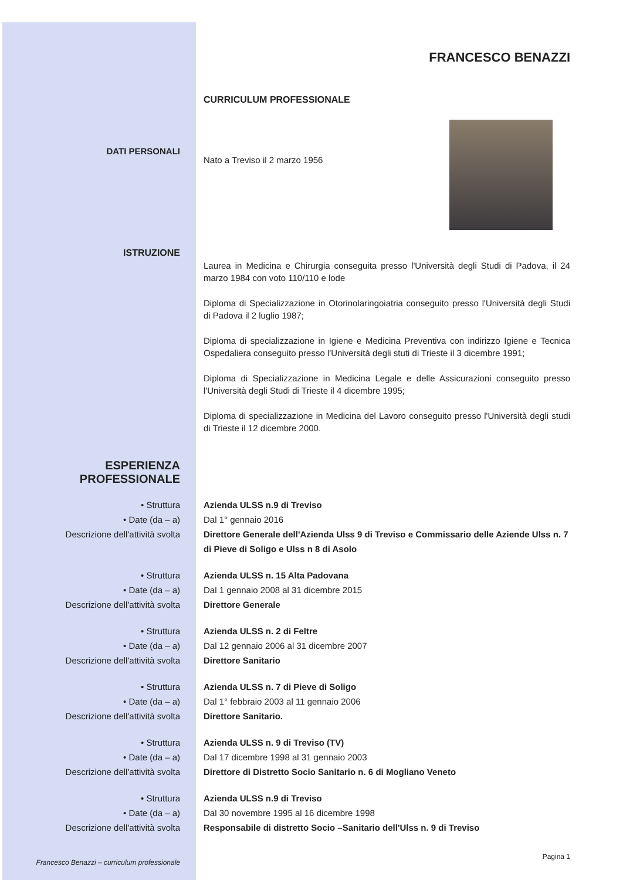FRANCESCO BENAZZI
CURRICULUM PROFESSIONALE
DATI PERSONALI
Nato a Treviso il 2 marzo 1956
ISTRUZIONE
Laurea in Medicina e Chirurgia conseguita presso l'Università degli Studi di Padova, il 24 marzo 1984 con voto 110/110 e lode
Diploma di Specializzazione in Otorinolaringoiatria conseguito presso l'Università degli Studi di Padova il 2 luglio 1987;
Diploma di specializzazione in Igiene e Medicina Preventiva con indirizzo Igiene e Tecnica Ospedaliera conseguito presso l'Università degli stuti di Trieste il 3 dicembre 1991;
Diploma di Specializzazione in Medicina Legale e delle Assicurazioni conseguito presso l'Università degli Studi di Trieste il 4 dicembre 1995;
Diploma di specializzazione in Medicina del Lavoro conseguito presso l'Università degli studi di Trieste il 12 dicembre 2000.
ESPERIENZA
PROFESSIONALE
• Struttura
• Date (da – a)
Descrizione dell'attività svolta
Azienda ULSS n.9 di Treviso
Dal 1° gennaio 2016
Direttore Generale dell'Azienda Ulss 9 di Treviso e Commissario delle Aziende Ulss n. 7 di Pieve di Soligo e Ulss n 8 di Asolo
• Struttura
• Date (da – a)
Descrizione dell'attività svolta
Azienda ULSS n. 15 Alta Padovana
Dal 1 gennaio 2008 al 31 dicembre 2015
Direttore Generale
• Struttura
• Date (da – a)
Descrizione dell'attività svolta
Azienda ULSS n. 2 di Feltre
Dal 12 gennaio 2006 al 31 dicembre 2007
Direttore Sanitario
• Struttura
• Date (da – a)
Descrizione dell'attività svolta
Azienda ULSS n. 7 di Pieve di Soligo
Dal 1° febbraio 2003 al 11 gennaio 2006
Direttore Sanitario.
• Struttura
• Date (da – a)
Descrizione dell'attività svolta
Azienda ULSS n. 9 di Treviso (TV)
Dal 17 dicembre 1998 al 31 gennaio 2003
Direttore di Distretto Socio Sanitario n. 6 di Mogliano Veneto
• Struttura
• Date (da – a)
Descrizione dell'attività svolta
Azienda ULSS n.9 di Treviso
Dal 30 novembre 1995 al 16 dicembre 1998
Responsabile di distretto Socio –Sanitario dell'Ulss n. 9 di Treviso
Francesco Benazzi – curriculum professionale
Pagina 1